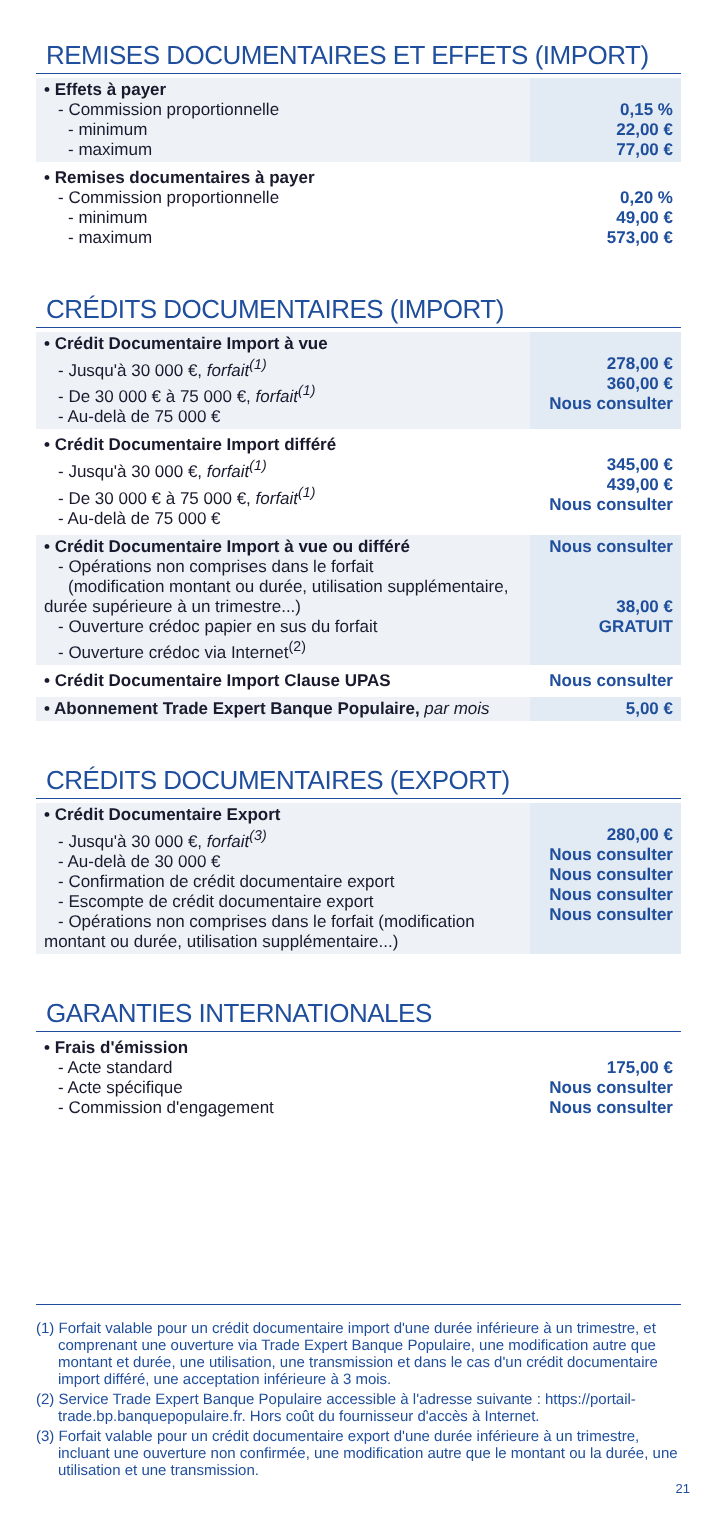REMISES DOCUMENTAIRES ET EFFETS (IMPORT)
| • Effets à payer - Commission proportionnelle - minimum - maximum | 0,15 % 22,00 € 77,00 € |
| • Remises documentaires à payer - Commission proportionnelle - minimum - maximum | 0,20 % 49,00 € 573,00 € |
CRÉDITS DOCUMENTAIRES (IMPORT)
| • Crédit Documentaire Import à vue - Jusqu'à 30 000 €, forfait<sup>(1)</sup> - De 30 000 € à 75 000 €, forfait<sup>(1)</sup> - Au-delà de 75 000 € | 278,00 € 360,00 € Nous consulter |
| • Crédit Documentaire Import différé - Jusqu'à 30 000 €, forfait<sup>(1)</sup> - De 30 000 € à 75 000 €, forfait<sup>(1)</sup> - Au-delà de 75 000 € | 345,00 € 439,00 € Nous consulter |
| • Crédit Documentaire Import à vue ou différé - Opérations non comprises dans le forfait (modification montant ou durée, utilisation supplémentaire, durée supérieure à un trimestre...) - Ouverture crédoc papier en sus du forfait - Ouverture crédoc via Internet<sup>(2)</sup> | Nous consulter 38,00 € GRATUIT |
| • Crédit Documentaire Import Clause UPAS | Nous consulter |
| • Abonnement Trade Expert Banque Populaire, par mois | 5,00 € |
CRÉDITS DOCUMENTAIRES (EXPORT)
| • Crédit Documentaire Export - Jusqu'à 30 000 €, forfait<sup>(3)</sup> - Au-delà de 30 000 € - Confirmation de crédit documentaire export - Escompte de crédit documentaire export - Opérations non comprises dans le forfait (modification montant ou durée, utilisation supplémentaire...) | 280,00 € Nous consulter Nous consulter Nous consulter Nous consulter |
GARANTIES INTERNATIONALES
| • Frais d'émission - Acte standard - Acte spécifique - Commission d'engagement | 175,00 € Nous consulter Nous consulter |
(1) Forfait valable pour un crédit documentaire import d'une durée inférieure à un trimestre, et comprenant une ouverture via Trade Expert Banque Populaire, une modification autre que montant et durée, une utilisation, une transmission et dans le cas d'un crédit documentaire import différé, une acceptation inférieure à 3 mois.
(2) Service Trade Expert Banque Populaire accessible à l'adresse suivante : https://portail-trade.bp.banquepopulaire.fr. Hors coût du fournisseur d'accès à Internet.
(3) Forfait valable pour un crédit documentaire export d'une durée inférieure à un trimestre, incluant une ouverture non confirmée, une modification autre que le montant ou la durée, une utilisation et une transmission.
21